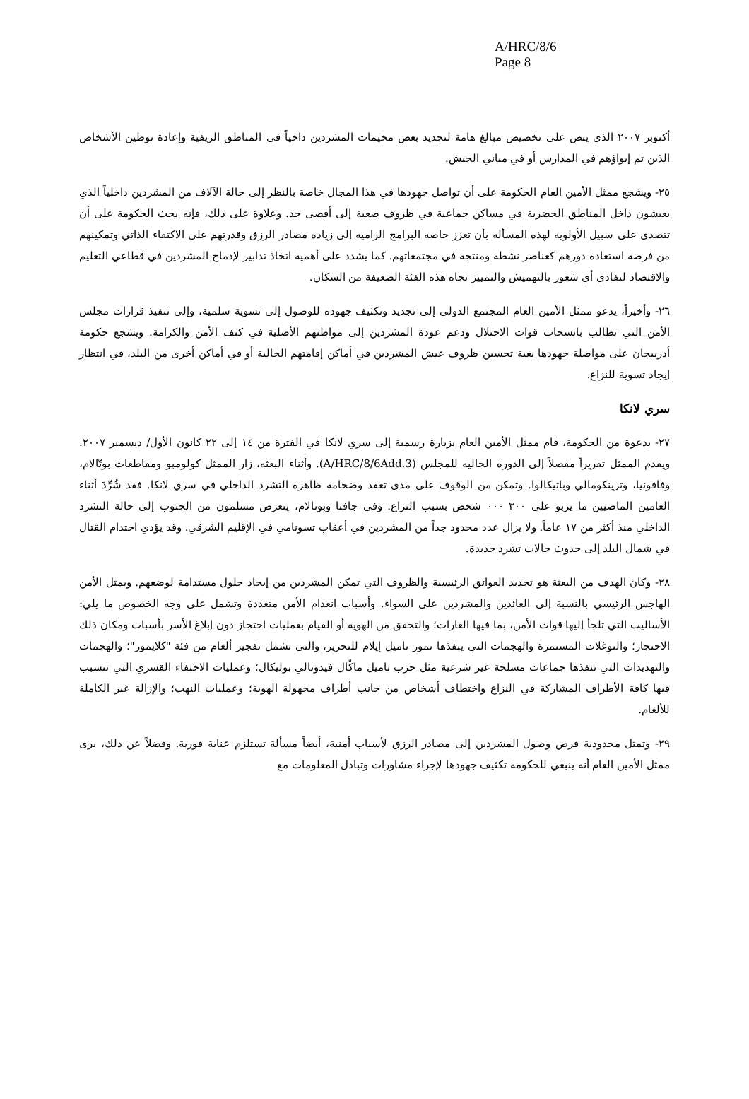A/HRC/8/6
Page 8
أكتوبر ٢٠٠٧ الذي ينص على تخصيص مبالغ هامة لتجديد بعض مخيمات المشردين داخياً في المناطق الريفية وإعادة توطين الأشخاص الذين تم إيواؤهم في المدارس أو في مباني الجيش.
٢٥- ويشجع ممثل الأمين العام الحكومة على أن تواصل جهودها في هذا المجال خاصة بالنظر إلى حالة الآلاف من المشردين داخلياً الذي يعيشون داخل المناطق الحضرية في مساكن جماعية في ظروف صعبة إلى أقصى حد. وعلاوة على ذلك، فإنه يحث الحكومة على أن تتصدى على سبيل الأولوية لهذه المسألة بأن تعزز خاصة البرامج الرامية إلى زيادة مصادر الرزق وقدرتهم على الاكتفاء الذاتي وتمكينهم من فرصة استعادة دورهم كعناصر نشطة ومنتجة في مجتمعاتهم. كما يشدد على أهمية اتخاذ تدابير لإدماج المشردين في قطاعي التعليم والاقتصاد لتفادي أي شعور بالتهميش والتمييز تجاه هذه الفئة الضعيفة من السكان.
٢٦- وأخيراً، يدعو ممثل الأمين العام المجتمع الدولي إلى تجديد وتكثيف جهوده للوصول إلى تسوية سلمية، وإلى تنفيذ قرارات مجلس الأمن التي تطالب بانسحاب قوات الاحتلال ودعم عودة المشردين إلى مواطنهم الأصلية في كنف الأمن والكرامة. ويشجع حكومة أذربيجان على مواصلة جهودها بغية تحسين ظروف عيش المشردين في أماكن إقامتهم الحالية أو في أماكن أخرى من البلد، في انتظار إيجاد تسوية للنزاع.
سري لانكا
٢٧- بدعوة من الحكومة، قام ممثل الأمين العام بزيارة رسمية إلى سري لانكا في الفترة من ١٤ إلى ٢٢ كانون الأول/ ديسمبر ٢٠٠٧. ويقدم الممثل تقريراً مفصلاً إلى الدورة الحالية للمجلس (A/HRC/8/6Add.3). وأثناء البعثة، زار الممثل كولومبو ومقاطعات بوتّالام، وفافونيا، وترينكومالي وباتيكالوا. وتمكن من الوقوف على مدى تعقد وضخامة ظاهرة التشرد الداخلي في سري لانكا. فقد شُرِّدَ أثناء العامين الماضيين ما يربو على ٣٠٠ ٠٠٠ شخص بسبب النزاع. وفي جافنا وبوتالام، يتعرض مسلمون من الجنوب إلى حالة التشرد الداخلي منذ أكثر من ١٧ عاماً. ولا يزال عدد محدود جداً من المشردين في أعقاب تسونامي في الإقليم الشرقي. وقد يؤدي احتدام القتال في شمال البلد إلى حدوث حالات تشرد جديدة.
٢٨- وكان الهدف من البعثة هو تحديد العوائق الرئيسية والظروف التي تمكن المشردين من إيجاد حلول مستدامة لوضعهم. ويمثل الأمن الهاجس الرئيسي بالنسبة إلى العائدين والمشردين على السواء. وأسباب انعدام الأمن متعددة وتشمل على وجه الخصوص ما يلي: الأساليب التي تلجأ إليها قوات الأمن، بما فيها الغارات؛ والتحقق من الهوية أو القيام بعمليات احتجاز دون إبلاغ الأسر بأسباب ومكان ذلك الاحتجاز؛ والتوغلات المستمرة والهجمات التي ينفذها نمور تاميل إيلام للتحرير، والتي تشمل تفجير ألغام من فئة "كلايمور"؛ والهجمات والتهديدات التي تنفذها جماعات مسلحة غير شرعية مثل حزب تاميل ماكّال فيدوتالي بوليكال؛ وعمليات الاختفاء القسري التي تتسبب فيها كافة الأطراف المشاركة في النزاع واختطاف أشخاص من جانب أطراف مجهولة الهوية؛ وعمليات النهب؛ والإزالة غير الكاملة للألغام.
٢٩- وتمثل محدودية فرص وصول المشردين إلى مصادر الرزق لأسباب أمنية، أيضاً مسألة تستلزم عناية فورية. وفضلاً عن ذلك، يرى ممثل الأمين العام أنه ينبغي للحكومة تكثيف جهودها لإجراء مشاورات وتبادل المعلومات مع